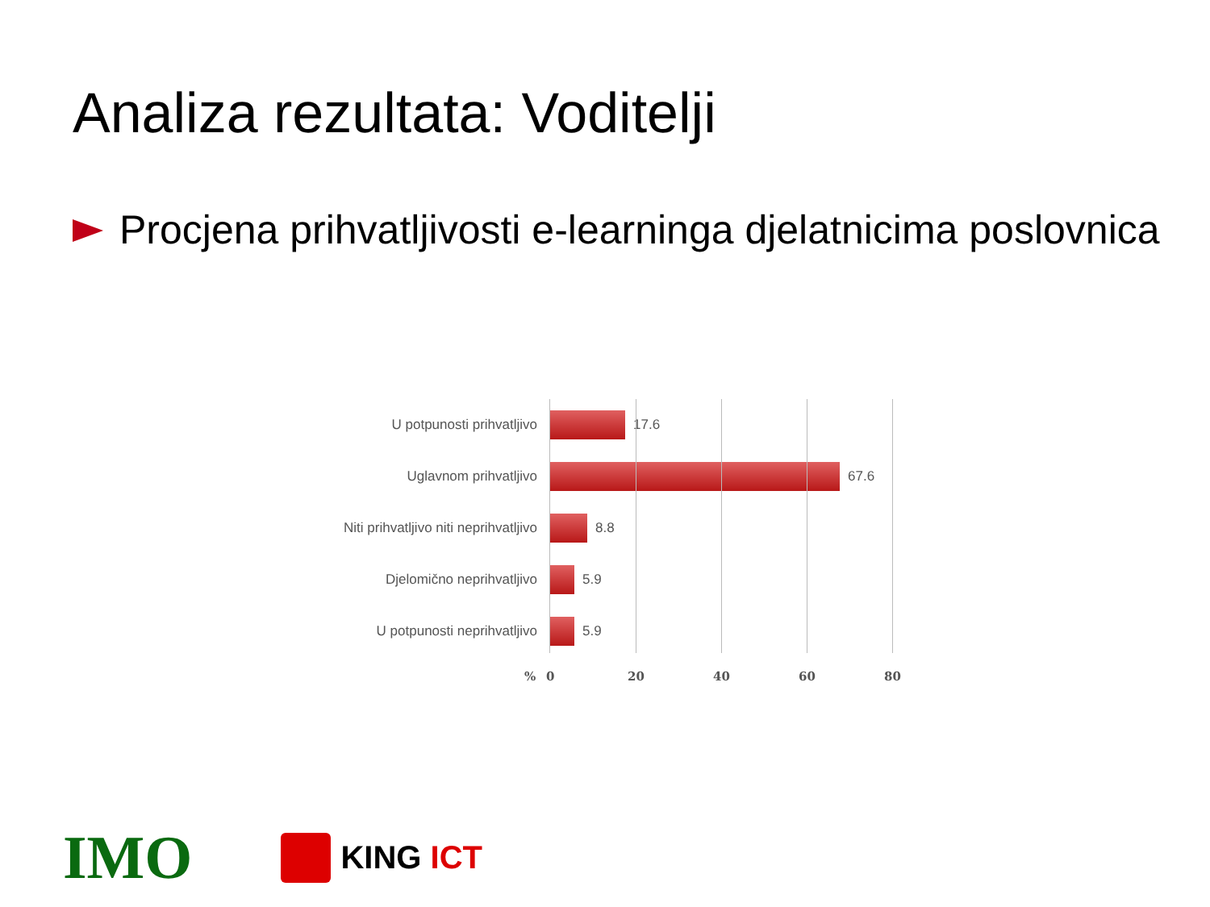Analiza rezultata: Voditelji
Procjena prihvatljivosti e-learninga djelatnicima poslovnica
U potpunosti prihvatljivo 17.6
Uglavnom prihvatljivo 67.6
Niti prihvatljivo niti neprihvatljivo
8.8
Djelomično neprihvatljivo 5.9
U potpunosti neprihvatljivo
5.9
% 0 20 40 60 80
IMO
KING ICT